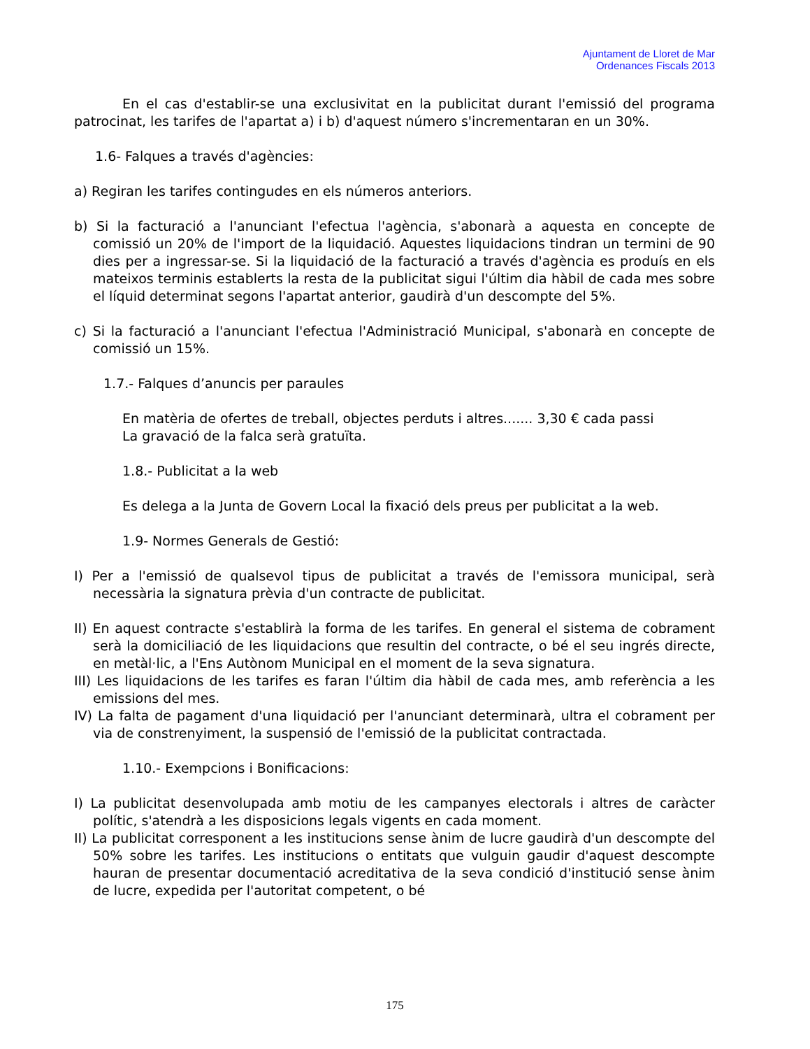Ajuntament de Lloret de Mar
Ordenances Fiscals 2013
En el cas d'establir-se una exclusivitat en la publicitat durant l'emissió del programa patrocinat, les tarifes de l'apartat a) i b) d'aquest número s'incrementaran en un 30%.
1.6- Falques a través d'agències:
a) Regiran les tarifes contingudes en els números anteriors.
b) Si la facturació a l'anunciant l'efectua l'agència, s'abonarà a aquesta en concepte de comissió un 20% de l'import de la liquidació. Aquestes liquidacions tindran un termini de 90 dies per a ingressar-se. Si la liquidació de la facturació a través d'agència es produís en els mateixos terminis establerts la resta de la publicitat sigui l'últim dia hàbil de cada mes sobre el líquid determinat segons l'apartat anterior, gaudirà d'un descompte del 5%.
c) Si la facturació a l'anunciant l'efectua l'Administració Municipal, s'abonarà en concepte de comissió un 15%.
1.7.- Falques d’anuncis per paraules
En matèria de ofertes de treball, objectes perduts i altres....... 3,30 € cada passi
La gravació de la falca serà gratuïta.
1.8.- Publicitat a la web
Es delega a la Junta de Govern Local la fixació dels preus per publicitat a la web.
1.9- Normes Generals de Gestió:
I) Per a l'emissió de qualsevol tipus de publicitat a través de l'emissora municipal, serà necessària la signatura prèvia d'un contracte de publicitat.
II) En aquest contracte s'establirà la forma de les tarifes. En general el sistema de cobrament serà la domiciliació de les liquidacions que resultin del contracte, o bé el seu ingrés directe, en metàl·lic, a l'Ens Autònom Municipal en el moment de la seva signatura.
III) Les liquidacions de les tarifes es faran l'últim dia hàbil de cada mes, amb referència a les emissions del mes.
IV) La falta de pagament d'una liquidació per l'anunciant determinarà, ultra el cobrament per via de constrenyiment, la suspensió de l'emissió de la publicitat contractada.
1.10.- Exempcions i Bonificacions:
I) La publicitat desenvolupada amb motiu de les campanyes electorals i altres de caràcter polític, s'atendrà a les disposicions legals vigents en cada moment.
II) La publicitat corresponent a les institucions sense ànim de lucre gaudirà d'un descompte del 50% sobre les tarifes. Les institucions o entitats que vulguin gaudir d'aquest descompte hauran de presentar documentació acreditativa de la seva condició d'institució sense ànim de lucre, expedida per l'autoritat competent, o bé
175